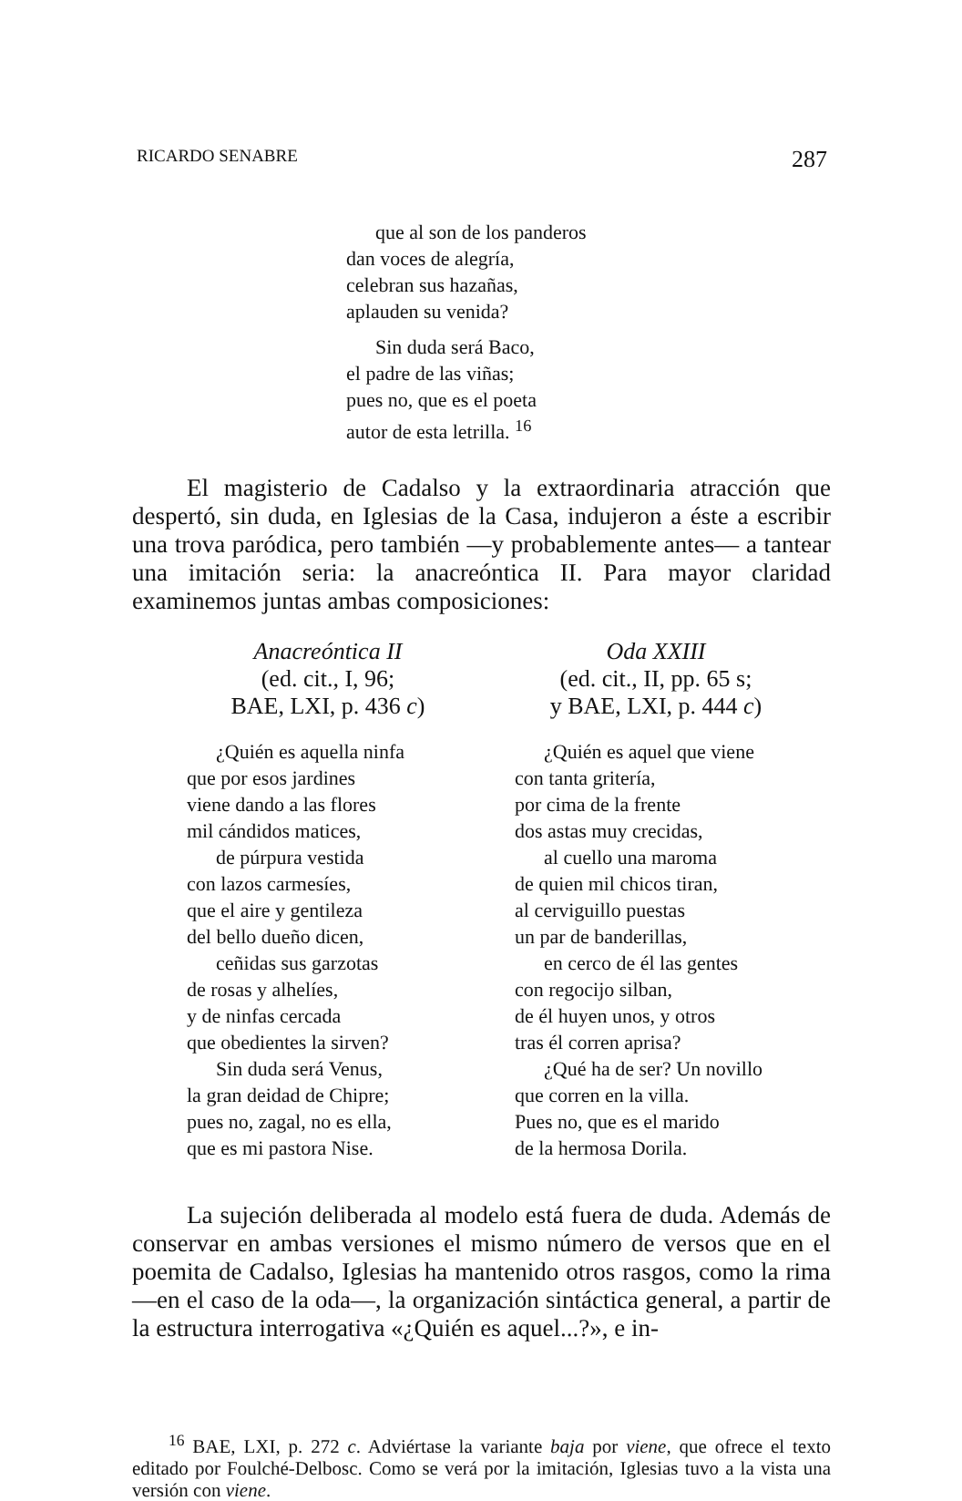RICARDO SENABRE 287
que al son de los panderos
dan voces de alegría,
celebran sus hazañas,
aplauden su venida?
Sin duda será Baco,
el padre de las viñas;
pues no, que es el poeta
autor de esta letrilla. <sup>16</sup>
El magisterio de Cadalso y la extraordinaria atracción que despertó, sin duda, en Iglesias de la Casa, indujeron a éste a escribir una trova paródica, pero también —y probablemente antes— a tantear una imitación seria: la anacreóntica II. Para mayor claridad examinemos juntas ambas composiciones:
Anacreóntica II
(ed. cit., I, 96;
BAE, LXI, p. 436 c)
¿Quién es aquella ninfa
que por esos jardines
viene dando a las flores
mil cándidos matices,
de púrpura vestida
con lazos carmesíes,
que el aire y gentileza
del bello dueño dicen,
ceñidas sus garzotas
de rosas y alhelíes,
y de ninfas cercada
que obedientes la sirven?
Sin duda será Venus,
la gran deidad de Chipre;
pues no, zagal, no es ella,
que es mi pastora Nise.
Oda XXIII
(ed. cit., II, pp. 65 s;
y BAE, LXI, p. 444 c)
¿Quién es aquel que viene
con tanta gritería,
por cima de la frente
dos astas muy crecidas,
al cuello una maroma
de quien mil chicos tiran,
al cerviguillo puestas
un par de banderillas,
en cerco de él las gentes
con regocijo silban,
de él huyen unos, y otros
tras él corren aprisa?
¿Qué ha de ser? Un novillo
que corren en la villa.
Pues no, que es el marido
de la hermosa Dorila.
La sujeción deliberada al modelo está fuera de duda. Además de conservar en ambas versiones el mismo número de versos que en el poemita de Cadalso, Iglesias ha mantenido otros rasgos, como la rima —en el caso de la oda—, la organización sintáctica general, a partir de la estructura interrogativa «¿Quién es aquel...?», e in-
<sup>16</sup> BAE, LXI, p. 272 c. Adviértase la variante baja por viene, que ofrece el texto editado por Foulché-Delbosc. Como se verá por la imitación, Iglesias tuvo a la vista una versión con viene.